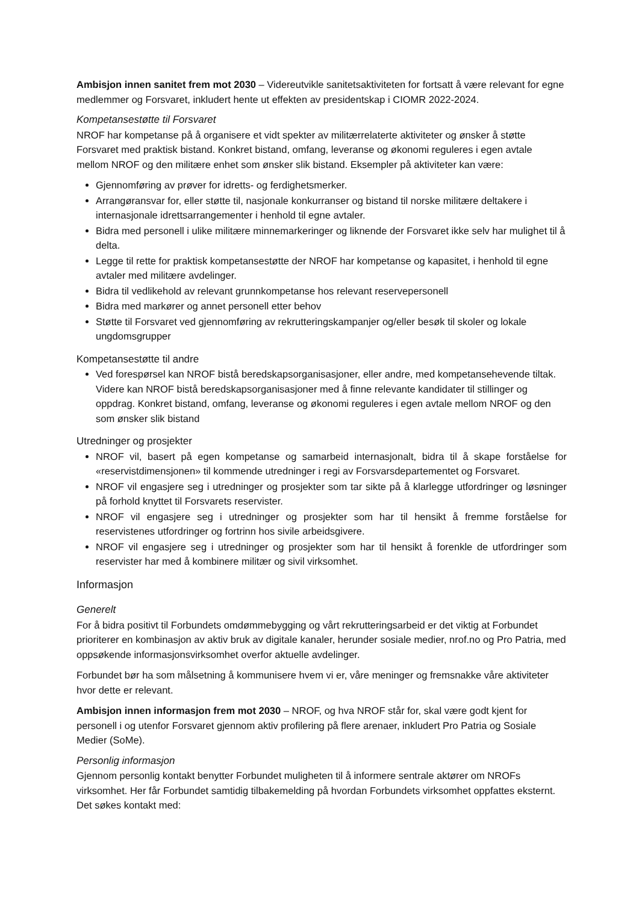Ambisjon innen sanitet frem mot 2030 – Videreutvikle sanitetsaktiviteten for fortsatt å være relevant for egne medlemmer og Forsvaret, inkludert hente ut effekten av presidentskap i CIOMR 2022-2024.
Kompetansestøtte til Forsvaret
NROF har kompetanse på å organisere et vidt spekter av militærrelaterte aktiviteter og ønsker å støtte Forsvaret med praktisk bistand. Konkret bistand, omfang, leveranse og økonomi reguleres i egen avtale mellom NROF og den militære enhet som ønsker slik bistand. Eksempler på aktiviteter kan være:
Gjennomføring av prøver for idretts- og ferdighetsmerker.
Arrangøransvar for, eller støtte til, nasjonale konkurranser og bistand til norske militære deltakere i internasjonale idrettsarrangementer i henhold til egne avtaler.
Bidra med personell i ulike militære minnemarkeringer og liknende der Forsvaret ikke selv har mulighet til å delta.
Legge til rette for praktisk kompetansestøtte der NROF har kompetanse og kapasitet, i henhold til egne avtaler med militære avdelinger.
Bidra til vedlikehold av relevant grunnkompetanse hos relevant reservepersonell
Bidra med markører og annet personell etter behov
Støtte til Forsvaret ved gjennomføring av rekrutteringskampanjer og/eller besøk til skoler og lokale ungdomsgrupper
Kompetansestøtte til andre
Ved forespørsel kan NROF bistå beredskapsorganisasjoner, eller andre, med kompetansehevende tiltak. Videre kan NROF bistå beredskapsorganisasjoner med å finne relevante kandidater til stillinger og oppdrag. Konkret bistand, omfang, leveranse og økonomi reguleres i egen avtale mellom NROF og den som ønsker slik bistand
Utredninger og prosjekter
NROF vil, basert på egen kompetanse og samarbeid internasjonalt, bidra til å skape forståelse for «reservistdimensjonen» til kommende utredninger i regi av Forsvarsdepartementet og Forsvaret.
NROF vil engasjere seg i utredninger og prosjekter som tar sikte på å klarlegge utfordringer og løsninger på forhold knyttet til Forsvarets reservister.
NROF vil engasjere seg i utredninger og prosjekter som har til hensikt å fremme forståelse for reservistenes utfordringer og fortrinn hos sivile arbeidsgivere.
NROF vil engasjere seg i utredninger og prosjekter som har til hensikt å forenkle de utfordringer som reservister har med å kombinere militær og sivil virksomhet.
Informasjon
Generelt
For å bidra positivt til Forbundets omdømmebygging og vårt rekrutteringsarbeid er det viktig at Forbundet prioriterer en kombinasjon av aktiv bruk av digitale kanaler, herunder sosiale medier, nrof.no og Pro Patria, med oppsøkende informasjonsvirksomhet overfor aktuelle avdelinger.
Forbundet bør ha som målsetning å kommunisere hvem vi er, våre meninger og fremsnakke våre aktiviteter hvor dette er relevant.
Ambisjon innen informasjon frem mot 2030 – NROF, og hva NROF står for, skal være godt kjent for personell i og utenfor Forsvaret gjennom aktiv profilering på flere arenaer, inkludert Pro Patria og Sosiale Medier (SoMe).
Personlig informasjon
Gjennom personlig kontakt benytter Forbundet muligheten til å informere sentrale aktører om NROFs virksomhet. Her får Forbundet samtidig tilbakemelding på hvordan Forbundets virksomhet oppfattes eksternt. Det søkes kontakt med: